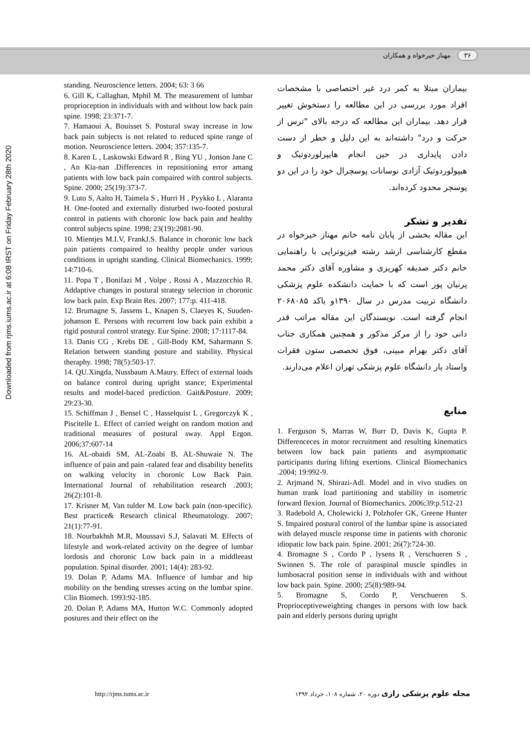۳۶ مهناز خیرخواه و همکاران
Downloaded from rjms.iums.ac.ir at 6:08 IRST on Friday February 28th 2020
بیماران مبتلا به کمر درد غیر اختصاصی با مشخصات افراد مورد بررسی در این مطالعه را دستخوش تغییر قرار دهد. بیماران این مطالعه که درجه بالای "ترس از حرکت و درد" داشته‌اند به این دلیل و خطر از دست دادن پایداری در حین انجام هایپرلوردوتیک و هیپولوردوتیک آزادی نوسانات پوسچرال خود را در این دو پوسچر محدود کرده‌اند.
تقدیر و تشکر
این مقاله بخشی از پایان نامه خانم مهناز خیرخواه در مقطع کارشناسی ارشد رشته فیزیوتراپی با راهنمایی خانم دکتر صدیقه کهریزی و مشاوره آقای دکتر محمد پرنیان پور است که با حمایت دانشکده علوم پزشکی دانشگاه تربیت مدرس در سال ۱۳۹۰و باکد ۲۰۶۸۰۸۵ انجام گرفته است. نویسندگان این مقاله مراتب قدر دانی خود را از مرکز مذکور و همچنین همکاری جناب آقای دکتر بهرام مبینی، فوق تخصصی ستون فقرات واستاد یار دانشگاه علوم پزشکی تهران اعلام می‌دارند.
منابع
1. Ferguson S, Marras W, Burr D, Davis K, Gupta P. Differenceces in motor recruitment and resulting kinematics between low back pain patients and asymptomatic participants during lifting exertions. Clinical Biomechanics .2004; 19:992-9.
2. Arjmand N, Shirazi-Adl. Model and in vivo studies on human trank load partitioning and stability in isometric forward flexion. Journal of Biomechanics. 2006;39:p.512-21
3. Radebold A, Cholewicki J, Polzhofer GK, Greene Hunter S. Impaired postural control of the lumbar spine is associated with delayed muscle response time in patients with choronic idiopatic low back pain. Spine. 2001; 26(7):724-30.
4. Bromagne S , Cordo P , lysens R , Verschueren S , Swinnen S. The role of paraspinal muscle spindles in lumbosacral position sense in individuals with and without low back pain. Spine. 2000; 25(8):989-94.
5. Bromagne S, Cordo P, Verschueren S. Proprioceptiveweighting changes in persons with low back pain and elderly persons during upright
standing. Neuroscience letters. 2004; 63: 3 66
6. Gill K, Callaghan, Mphil M. The measurement of lumbar proprioception in individuals with and without low back pain spine. 1998; 23:371-7.
7. Hamaoui A, Bouisset S. Postural sway increase in low back pain subjects is not related to reduced spine range of motion. Neuroscience letters. 2004; 357:135-7.
8. Karen L , Laskowski Edward R , Bing YU , Jonson Jane C , An Kia-nan .Differences in repositioning error amang patients with low back pain compaired with control subjects. Spine. 2000; 25(19):373-7.
9. Luto S, Aalto H, Taimela S , Hurri H , Pyykko L , Alaranta H. One-footed and externally disturbed two-footed postural control in patients with choronic low back pain and healthy control subjects spine. 1998; 23(19):2081-90.
10. Mientjes M.I.V, FrankJ.S. Balance in choronic low back pain patients compaired to healthy people under various conditions in upright standing. Clinical Biomechanics. 1999; 14:710-6.
11. Popa T , Bonifazi M , Volpe , Rossi A , Mazzocchio R. Addaptive changes in postural strategy selection in choronic low back pain. Exp Brain Res. 2007; 177:p. 411-418.
12. Brumagne S, Jassens L, Knapen S, Claeyes K, Suuden-johanson E. Persons with recurrent low back pain exhibit a rigid postural control strategy. Eur Spine. 2008; 17:1117-84.
13. Danis CG , Krebs DE , Gill-Body KM, Saharmann S. Relation between standing posture and stability. Physical theraphy. 1998; 78(5):503-17.
14. QU.Xingda, Nussbaum A.Maury. Effect of external loads on balance control during upright stance; Experimental results and model-baced prediction. Gait&Posture. 2009; 29:23-30.
15. Schiffman J , Bensel C , Hasselquist L , Gregorczyk K , Piscitelle L. Effect of carried weight on random motion and traditional measures of postural sway. Appl Ergon. 2006;37:607-14
16. AL-obaidi SM, AL-Zoabi B, AL-Shuwaie N. The influence of pain and pain -ralated fear and disability benefits on walking velocity in choronic Low Back Pain. International Journal of rehabilitation research .2003; 26(2):101-8.
17. Krisner M, Van tulder M. Low back pain (non-specific). Best practice& Research clinical Rheumatology. 2007; 21(1):77-91.
18. Nourbakhsh M.R, Moussavi S.J, Salavati M. Effects of lifestyle and work-related activity on the degree of lumbar lordosis and choronic Low back pain in a middleeast population. Spinal disorder. 2001; 14(4): 283-92.
19. Dolan P, Adams MA. Influence of lumbar and hip mobility on the bending stresses acting on the lumbar spine. Clin Biomech. 1993:92-185.
20. Dolan P, Adams MA, Hutton W.C. Commonly adopted postures and their effect on the
http://rjms.tums.ac.ir
مجله علوم پزشکی رازی دوره ۲۰، شماره ۱۰۸، خرداد ۱۳۹۲